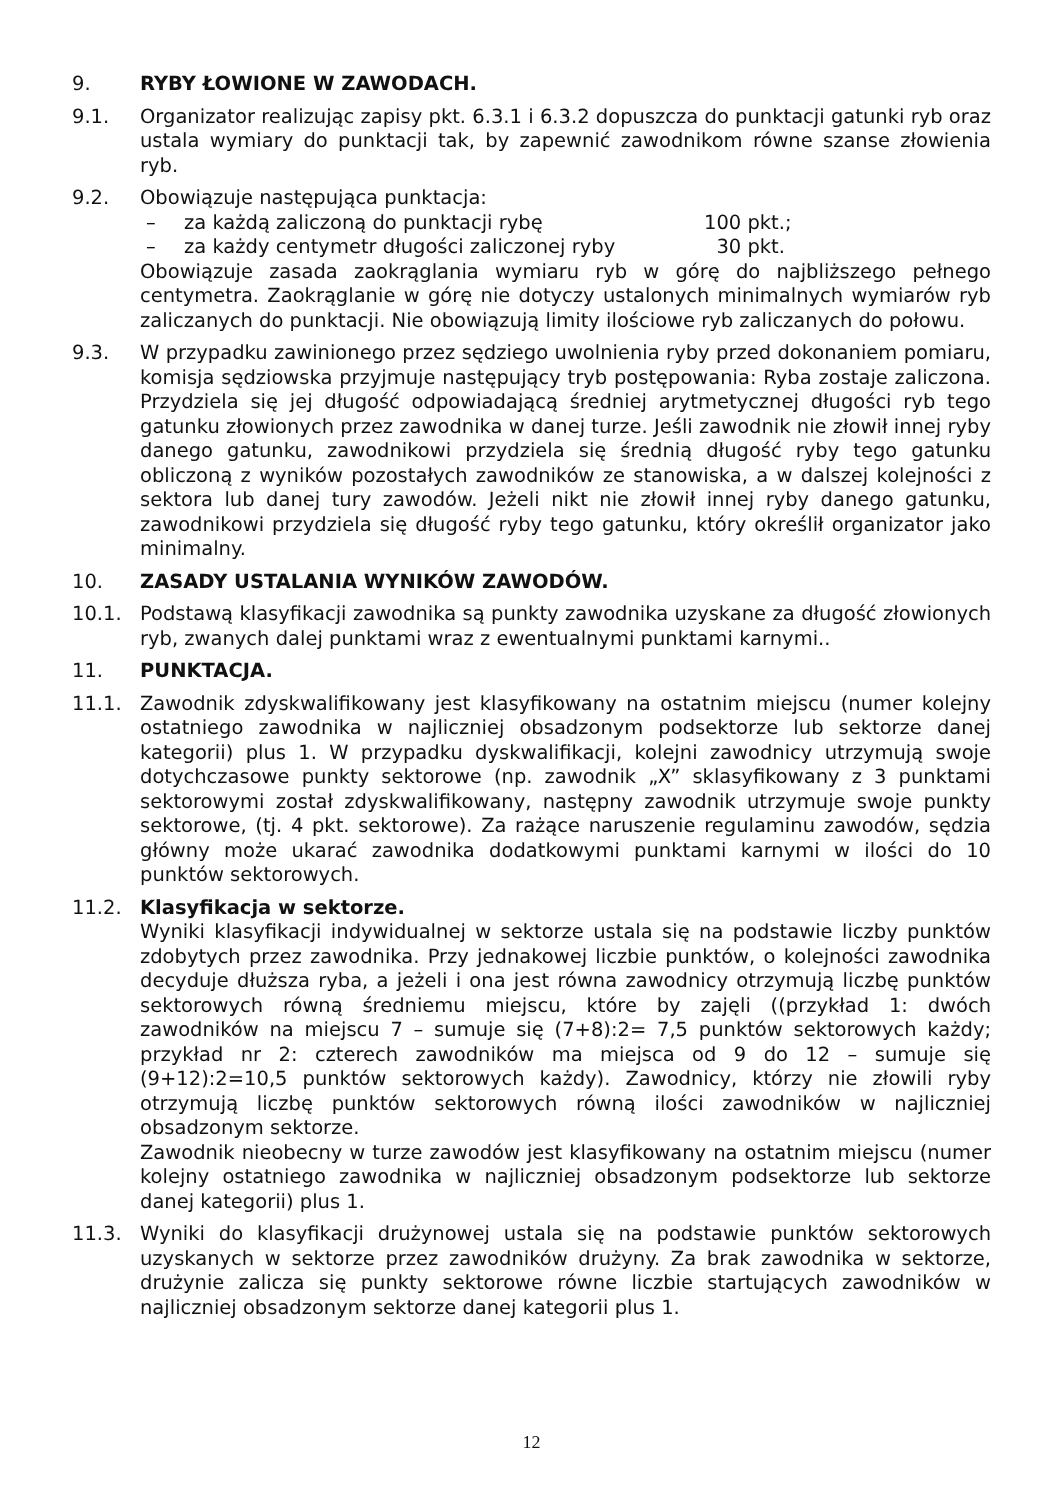9. RYBY ŁOWIONE W ZAWODACH.
9.1. Organizator realizując zapisy pkt. 6.3.1 i 6.3.2 dopuszcza do punktacji gatunki ryb oraz ustala wymiary do punktacji tak, by zapewnić zawodnikom równe szanse złowienia ryb.
9.2. Obowiązuje następująca punktacja:
– za każdą zaliczoną do punktacji rybę 100 pkt.;
– za każdy centymetr długości zaliczonej ryby 30 pkt.
Obowiązuje zasada zaokrąglania wymiaru ryb w górę do najbliższego pełnego centymetra. Zaokrąglanie w górę nie dotyczy ustalonych minimalnych wymiarów ryb zaliczanych do punktacji. Nie obowiązują limity ilościowe ryb zaliczanych do połowu.
9.3. W przypadku zawinionego przez sędziego uwolnienia ryby przed dokonaniem pomiaru, komisja sędziowska przyjmuje następujący tryb postępowania: Ryba zostaje zaliczona. Przydziela się jej długość odpowiadającą średniej arytmetycznej długości ryb tego gatunku złowionych przez zawodnika w danej turze. Jeśli zawodnik nie złowił innej ryby danego gatunku, zawodnikowi przydziela się średnią długość ryby tego gatunku obliczoną z wyników pozostałych zawodników ze stanowiska, a w dalszej kolejności z sektora lub danej tury zawodów. Jeżeli nikt nie złowił innej ryby danego gatunku, zawodnikowi przydziela się długość ryby tego gatunku, który określił organizator jako minimalny.
10. ZASADY USTALANIA WYNIKÓW ZAWODÓW.
10.1. Podstawą klasyfikacji zawodnika są punkty zawodnika uzyskane za długość złowionych ryb, zwanych dalej punktami wraz z ewentualnymi punktami karnymi..
11. PUNKTACJA.
11.1. Zawodnik zdyskwalifikowany jest klasyfikowany na ostatnim miejscu (numer kolejny ostatniego zawodnika w najliczniej obsadzonym podsektorze lub sektorze danej kategorii) plus 1. W przypadku dyskwalifikacji, kolejni zawodnicy utrzymują swoje dotychczasowe punkty sektorowe (np. zawodnik „X” sklasyfikowany z 3 punktami sektorowymi został zdyskwalifikowany, następny zawodnik utrzymuje swoje punkty sektorowe, (tj. 4 pkt. sektorowe). Za rażące naruszenie regulaminu zawodów, sędzia główny może ukarać zawodnika dodatkowymi punktami karnymi w ilości do 10 punktów sektorowych.
11.2. Klasyfikacja w sektorze.
Wyniki klasyfikacji indywidualnej w sektorze ustala się na podstawie liczby punktów zdobytych przez zawodnika. Przy jednakowej liczbie punktów, o kolejności zawodnika decyduje dłuższa ryba, a jeżeli i ona jest równa zawodnicy otrzymują liczbę punktów sektorowych równą średniemu miejscu, które by zajęli ((przykład 1: dwóch zawodników na miejscu 7 – sumuje się (7+8):2= 7,5 punktów sektorowych każdy; przykład nr 2: czterech zawodników ma miejsca od 9 do 12 – sumuje się (9+12):2=10,5 punktów sektorowych każdy). Zawodnicy, którzy nie złowili ryby otrzymują liczbę punktów sektorowych równą ilości zawodników w najliczniej obsadzonym sektorze.
Zawodnik nieobecny w turze zawodów jest klasyfikowany na ostatnim miejscu (numer kolejny ostatniego zawodnika w najliczniej obsadzonym podsektorze lub sektorze danej kategorii) plus 1.
11.3. Wyniki do klasyfikacji drużynowej ustala się na podstawie punktów sektorowych uzyskanych w sektorze przez zawodników drużyny. Za brak zawodnika w sektorze, drużynie zalicza się punkty sektorowe równe liczbie startujących zawodników w najliczniej obsadzonym sektorze danej kategorii plus 1.
12